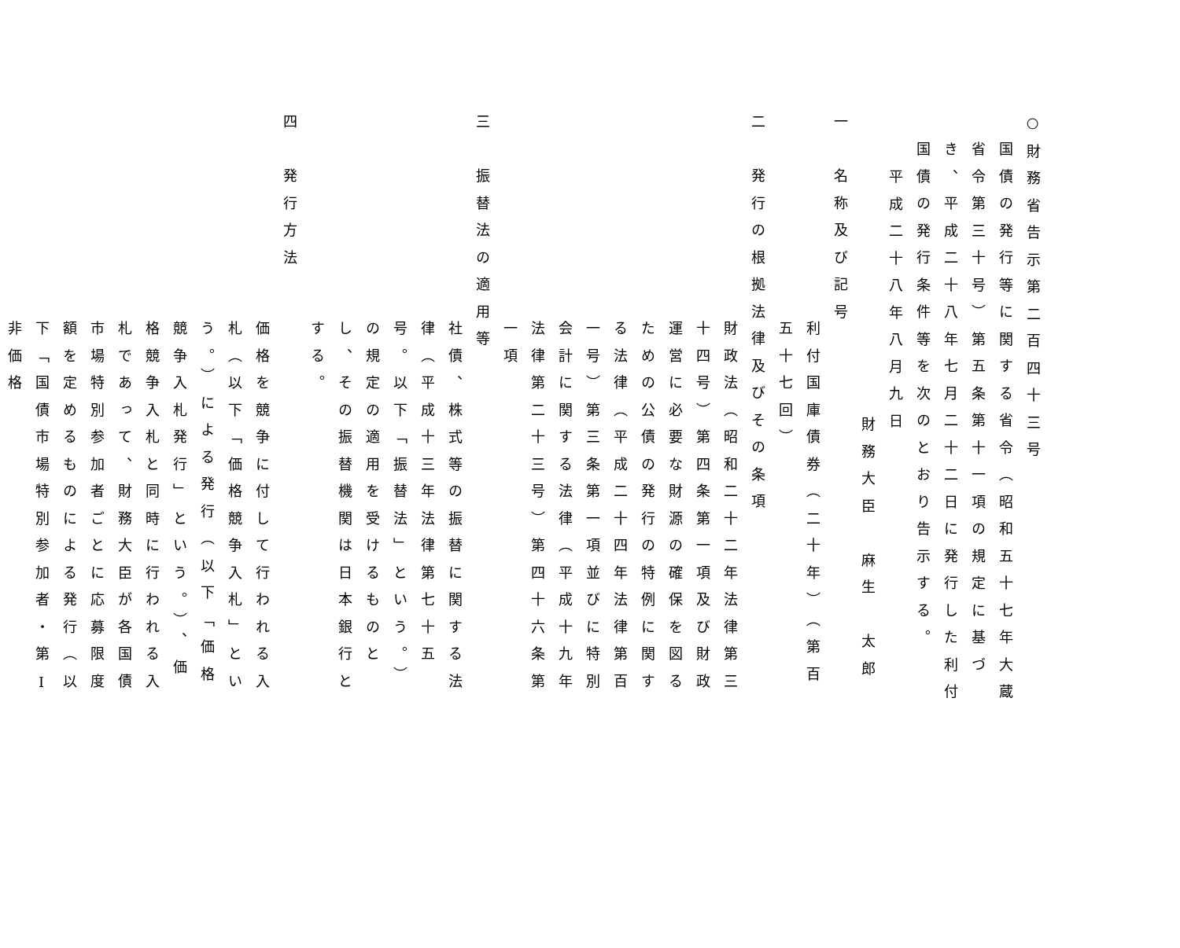○財務省告示第二百四十三号
国債の発行等に関する省令（昭和五十七年大蔵省令第三十号）第五条第十一項の規定に基づき、平成二十八年七月二十二日に発行した利付国債の発行条件等を次のとおり告示する。
平成二十八年八月九日
財務大臣　麻生　太郎
一　名称及び記号
利付国庫債券（二十年）（第百五十七回）
二　発行の根拠法律及びその条項
財政法（昭和二十二年法律第三十四号）第四条第一項及び財政運営に必要な財源の確保を図るための公債の発行の特例に関する法律（平成二十四年法律第百一号）第三条第一項並びに特別会計に関する法律（平成十九年法律第二十三号）第四十六条第一項
三　振替法の適用等
社債、株式等の振替に関する法律（平成十三年法律第七十五号。以下「振替法」という。）の規定の適用を受けるものとし、その振替機関は日本銀行とする。
四　発行方法
価格を競争に付して行われる入札（以下「価格競争入札」という。）による発行（以下「価格競争入札発行」という。）、価格競争入札と同時に行われる入札であって、財務大臣が各国債市場特別参加者ごとに応募限度額を定めるものによる発行（以下「国債市場特別参加者・第Ⅰ非価格